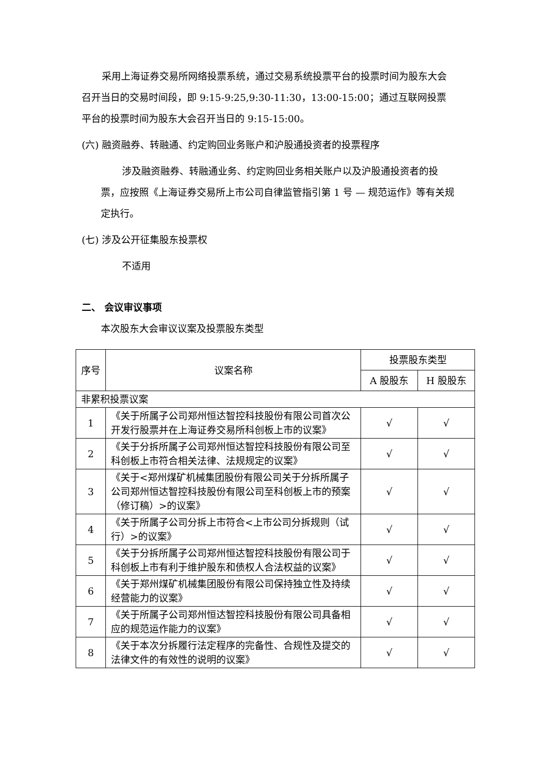采用上海证券交易所网络投票系统，通过交易系统投票平台的投票时间为股东大会召开当日的交易时间段，即 9:15-9:25,9:30-11:30，13:00-15:00；通过互联网投票平台的投票时间为股东大会召开当日的 9:15-15:00。
(六) 融资融券、转融通、约定购回业务账户和沪股通投资者的投票程序
涉及融资融券、转融通业务、约定购回业务相关账户以及沪股通投资者的投票，应按照《上海证券交易所上市公司自律监管指引第 1 号 — 规范运作》等有关规定执行。
(七) 涉及公开征集股东投票权
不适用
二、 会议审议事项
本次股东大会审议议案及投票股东类型
| 序号 | 议案名称 | 投票股东类型 | |
| --- | --- | --- | --- |
| | | A 股股东 | H 股股东 |
| 非累积投票议案 | | | |
| 1 | 《关于所属子公司郑州恒达智控科技股份有限公司首次公开发行股票并在上海证券交易所科创板上市的议案》 | √ | √ |
| 2 | 《关于分拆所属子公司郑州恒达智控科技股份有限公司至科创板上市符合相关法律、法规规定的议案》 | √ | √ |
| 3 | 《关于<郑州煤矿机械集团股份有限公司关于分拆所属子公司郑州恒达智控科技股份有限公司至科创板上市的预案（修订稿）>的议案》 | √ | √ |
| 4 | 《关于所属子公司分拆上市符合<上市公司分拆规则（试行）>的议案》 | √ | √ |
| 5 | 《关于分拆所属子公司郑州恒达智控科技股份有限公司于科创板上市有利于维护股东和债权人合法权益的议案》 | √ | √ |
| 6 | 《关于郑州煤矿机械集团股份有限公司保持独立性及持续经营能力的议案》 | √ | √ |
| 7 | 《关于所属子公司郑州恒达智控科技股份有限公司具备相应的规范运作能力的议案》 | √ | √ |
| 8 | 《关于本次分拆履行法定程序的完备性、合规性及提交的法律文件的有效性的说明的议案》 | √ | √ |